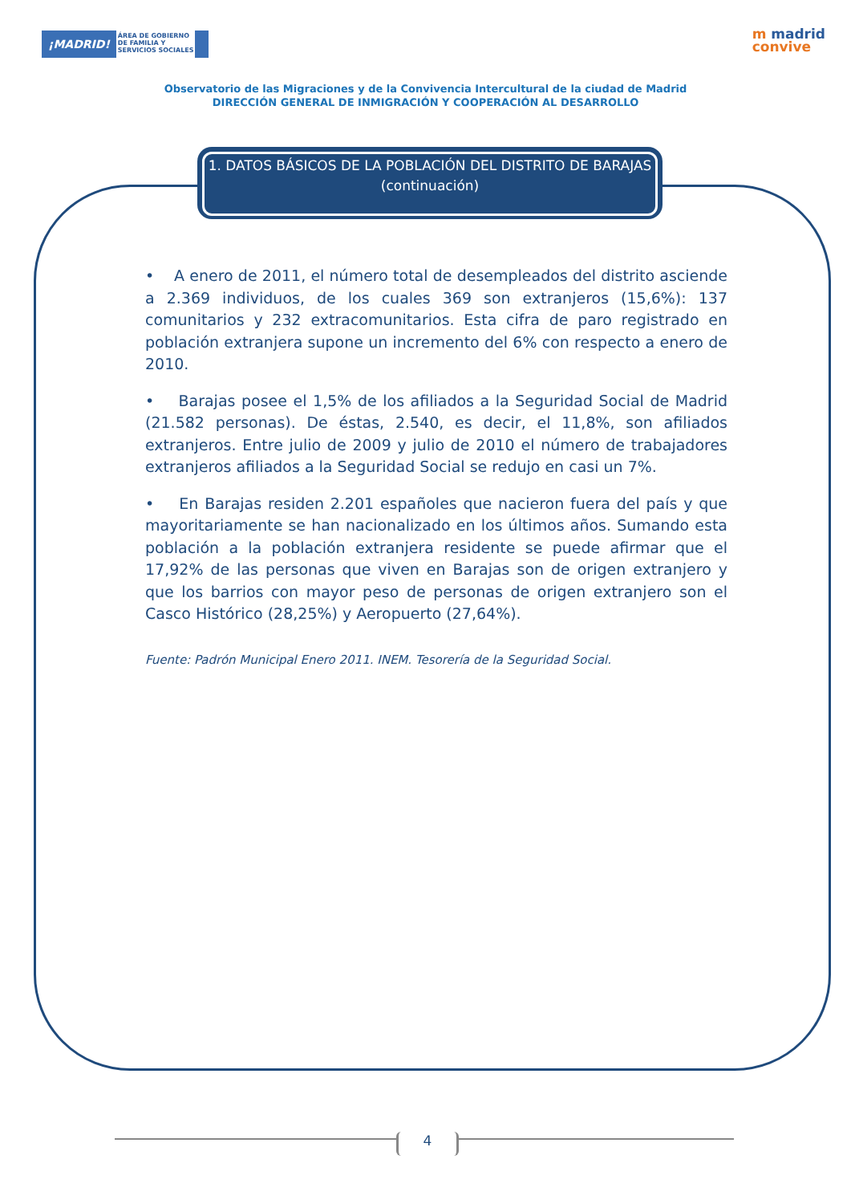¡MADRID! ÁREA DE GOBIERNO
DE FAMILIA Y
SERVICIOS SOCIALES
m madrid
convive
Observatorio de las Migraciones y de la Convivencia Intercultural de la ciudad de Madrid
DIRECCIÓN GENERAL DE INMIGRACIÓN Y COOPERACIÓN AL DESARROLLO
1. DATOS BÁSICOS DE LA POBLACIÓN DEL DISTRITO DE BARAJAS (continuación)
• A enero de 2011, el número total de desempleados del distrito asciende a 2.369 individuos, de los cuales 369 son extranjeros (15,6%): 137 comunitarios y 232 extracomunitarios. Esta cifra de paro registrado en población extranjera supone un incremento del 6% con respecto a enero de 2010.
• Barajas posee el 1,5% de los afiliados a la Seguridad Social de Madrid (21.582 personas). De éstas, 2.540, es decir, el 11,8%, son afiliados extranjeros. Entre julio de 2009 y julio de 2010 el número de trabajadores extranjeros afiliados a la Seguridad Social se redujo en casi un 7%.
• En Barajas residen 2.201 españoles que nacieron fuera del país y que mayoritariamente se han nacionalizado en los últimos años. Sumando esta población a la población extranjera residente se puede afirmar que el 17,92% de las personas que viven en Barajas son de origen extranjero y que los barrios con mayor peso de personas de origen extranjero son el Casco Histórico (28,25%) y Aeropuerto (27,64%).
Fuente: Padrón Municipal Enero 2011. INEM. Tesorería de la Seguridad Social.
4